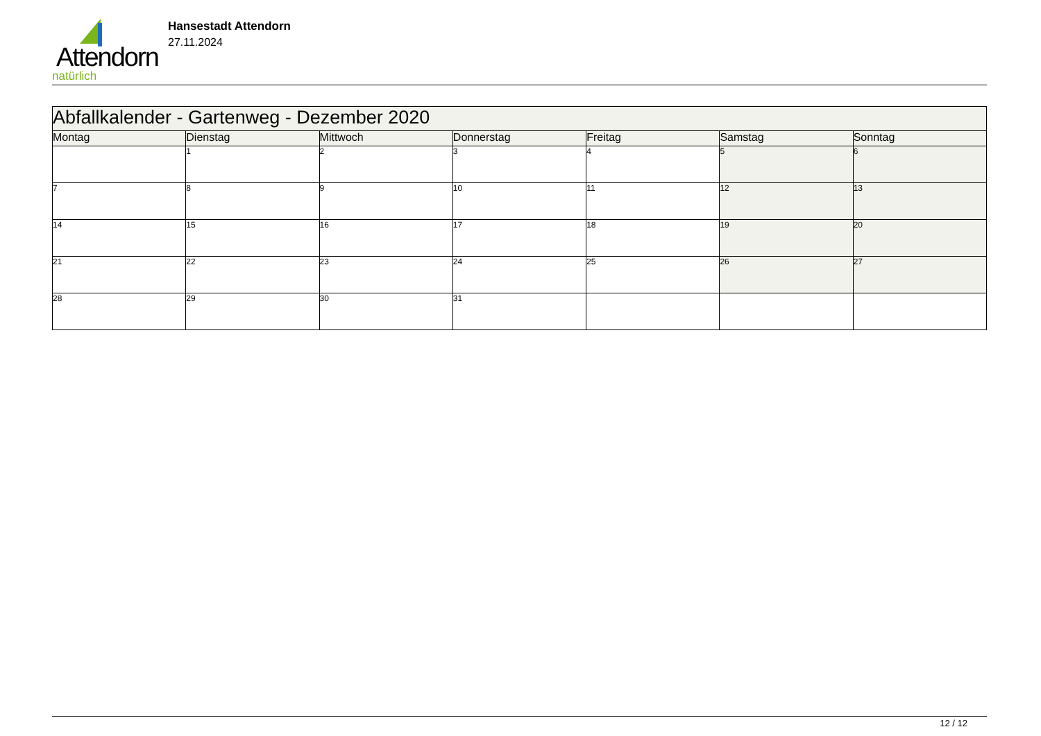Attendorn
natürlich
Hansestadt Attendorn
27.11.2024
| Abfallkalender - Gartenweg - Dezember 2020 | | | | | | |
| --- | --- | --- | --- | --- | --- | --- |
| Montag | Dienstag | Mittwoch | Donnerstag | Freitag | Samstag | Sonntag |
| | 1 | 2 | 3 | 4 | 5 | 6 |
| 7 | 8 | 9 | 10 | 11 | 12 | 13 |
| 14 | 15 | 16 | 17 | 18 | 19 | 20 |
| 21 | 22 | 23 | 24 | 25 | 26 | 27 |
| 28 | 29 | 30 | 31 | | | |
12 / 12